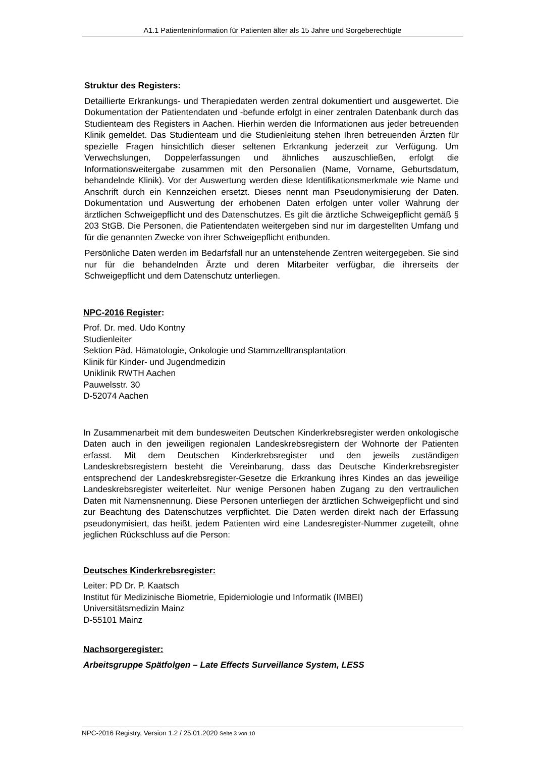A1.1 Patienteninformation für Patienten älter als 15 Jahre und Sorgeberechtigte
Struktur des Registers:
Detaillierte Erkrankungs- und Therapiedaten werden zentral dokumentiert und ausgewertet. Die Dokumentation der Patientendaten und -befunde erfolgt in einer zentralen Datenbank durch das Studienteam des Registers in Aachen. Hierhin werden die Informationen aus jeder betreuenden Klinik gemeldet. Das Studienteam und die Studienleitung stehen Ihren betreuenden Ärzten für spezielle Fragen hinsichtlich dieser seltenen Erkrankung jederzeit zur Verfügung. Um Verwechslungen, Doppelerfassungen und ähnliches auszuschließen, erfolgt die Informationsweitergabe zusammen mit den Personalien (Name, Vorname, Geburtsdatum, behandelnde Klinik). Vor der Auswertung werden diese Identifikationsmerkmale wie Name und Anschrift durch ein Kennzeichen ersetzt. Dieses nennt man Pseudonymisierung der Daten. Dokumentation und Auswertung der erhobenen Daten erfolgen unter voller Wahrung der ärztlichen Schweigepflicht und des Datenschutzes. Es gilt die ärztliche Schweigepflicht gemäß § 203 StGB. Die Personen, die Patientendaten weitergeben sind nur im dargestellten Umfang und für die genannten Zwecke von ihrer Schweigepflicht entbunden.
Persönliche Daten werden im Bedarfsfall nur an untenstehende Zentren weitergegeben. Sie sind nur für die behandelnden Ärzte und deren Mitarbeiter verfügbar, die ihrerseits der Schweigepflicht und dem Datenschutz unterliegen.
NPC-2016 Register:
Prof. Dr. med. Udo Kontny
Studienleiter
Sektion Päd. Hämatologie, Onkologie und Stammzelltransplantation
Klinik für Kinder- und Jugendmedizin
Uniklinik RWTH Aachen
Pauwelsstr. 30
D-52074 Aachen
In Zusammenarbeit mit dem bundesweiten Deutschen Kinderkrebsregister werden onkologische Daten auch in den jeweiligen regionalen Landeskrebsregistern der Wohnorte der Patienten erfasst. Mit dem Deutschen Kinderkrebsregister und den jeweils zuständigen Landeskrebsregistern besteht die Vereinbarung, dass das Deutsche Kinderkrebsregister entsprechend der Landeskrebsregister-Gesetze die Erkrankung ihres Kindes an das jeweilige Landeskrebsregister weiterleitet. Nur wenige Personen haben Zugang zu den vertraulichen Daten mit Namensnennung. Diese Personen unterliegen der ärztlichen Schweigepflicht und sind zur Beachtung des Datenschutzes verpflichtet. Die Daten werden direkt nach der Erfassung pseudonymisiert, das heißt, jedem Patienten wird eine Landesregister-Nummer zugeteilt, ohne jeglichen Rückschluss auf die Person:
Deutsches Kinderkrebsregister:
Leiter: PD Dr. P. Kaatsch
Institut für Medizinische Biometrie, Epidemiologie und Informatik (IMBEI)
Universitätsmedizin Mainz
D-55101 Mainz
Nachsorgeregister:
Arbeitsgruppe Spätfolgen – Late Effects Surveillance System, LESS
NPC-2016 Registry, Version 1.2 / 25.01.2020 Seite 3 von 10